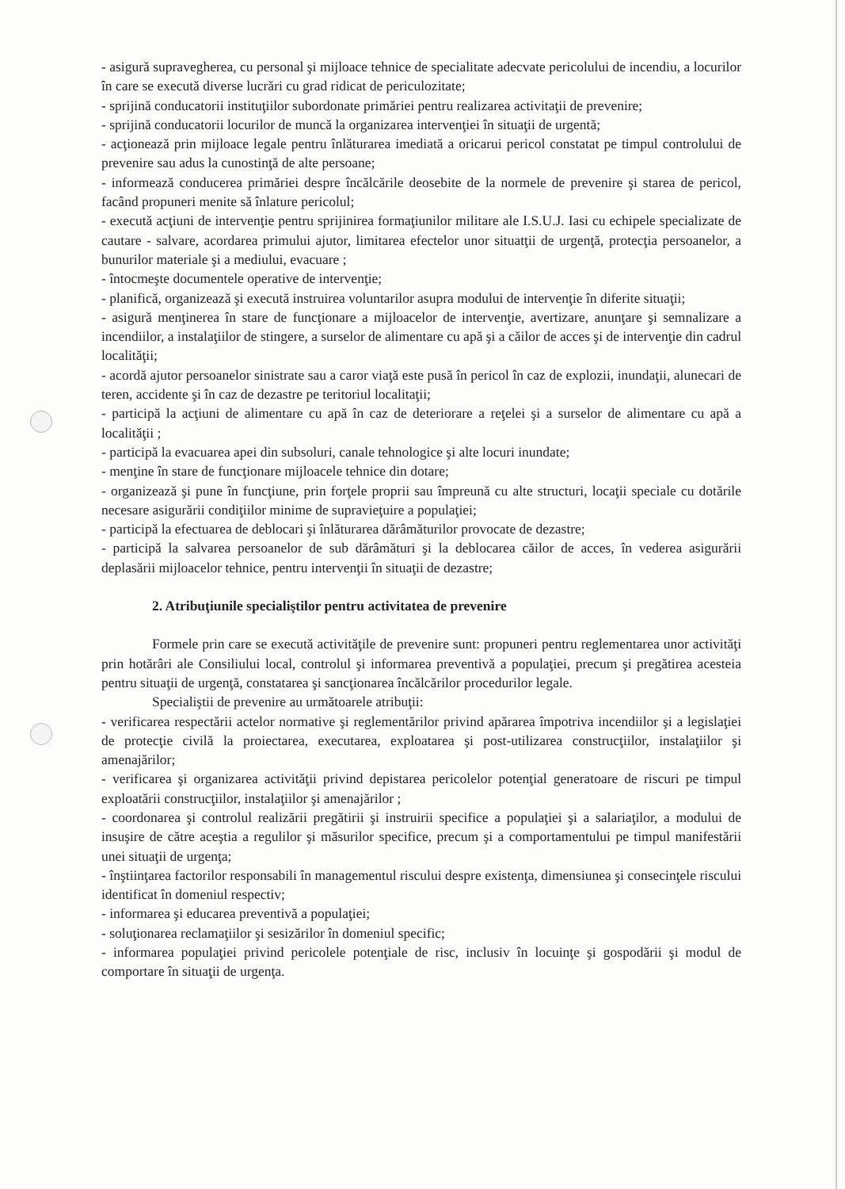- asigură supravegherea, cu personal şi mijloace tehnice de specialitate adecvate pericolului de incendiu, a locurilor în care se execută diverse lucrări cu grad ridicat de periculozitate;
- sprijină conducatorii instituţiilor subordonate primăriei pentru realizarea activitaţii de prevenire;
- sprijină conducatorii locurilor de muncă la organizarea intervenţiei în situaţii de urgentă;
- acţionează prin mijloace legale pentru înlăturarea imediată a oricarui pericol constatat pe timpul controlului de prevenire sau adus la cunostinţă de alte persoane;
- informează conducerea primăriei despre încălcările deosebite de la normele de prevenire şi starea de pericol, facând propuneri menite să înlature pericolul;
- execută acţiuni de intervenţie pentru sprijinirea formaţiunilor militare ale I.S.U.J. Iasi cu echipele specializate de cautare - salvare, acordarea primului ajutor, limitarea efectelor unor situatţii de urgenţă, protecţia persoanelor, a bunurilor materiale şi a mediului, evacuare ;
- întocmeşte documentele operative de intervenţie;
- planifică, organizează şi execută instruirea voluntarilor asupra modului de intervenţie în diferite situaţii;
- asigură menţinerea în stare de funcţionare a mijloacelor de intervenţie, avertizare, anunţare şi semnalizare a incendiilor, a instalaţiilor de stingere, a surselor de alimentare cu apă şi a căilor de acces şi de intervenţie din cadrul localităţii;
- acordă ajutor persoanelor sinistrate sau a caror viaţă este pusă în pericol în caz de explozii, inundaţii, alunecari de teren, accidente şi în caz de dezastre pe teritoriul localitaţii;
- participă la acţiuni de alimentare cu apă în caz de deteriorare a reţelei şi a surselor de alimentare cu apă a localităţii ;
- participă la evacuarea apei din subsoluri, canale tehnologice şi alte locuri inundate;
- menţine în stare de funcţionare mijloacele tehnice din dotare;
- organizează şi pune în funcţiune, prin forţele proprii sau împreună cu alte structuri, locaţii speciale cu dotările necesare asigurării condiţiilor minime de supravieţuire a populaţiei;
- participă la efectuarea de deblocari şi înlăturarea dărâmăturilor provocate de dezastre;
- participă la salvarea persoanelor de sub dărâmături şi la deblocarea căilor de acces, în vederea asigurării deplasării mijloacelor tehnice, pentru intervenţii în situaţii de dezastre;
2. Atribuţiunile specialiştilor pentru activitatea de prevenire
Formele prin care se execută activităţile de prevenire sunt: propuneri pentru reglementarea unor activităţi prin hotărâri ale Consiliului local, controlul şi informarea preventivă a populaţiei, precum şi pregătirea acesteia pentru situaţii de urgenţă, constatarea şi sancţionarea încălcărilor procedurilor legale.
Specialiştii de prevenire au următoarele atribuţii:
- verificarea respectării actelor normative şi reglementărilor privind apărarea împotriva incendiilor şi a legislaţiei de protecţie civilă la proiectarea, executarea, exploatarea şi post-utilizarea construcţiilor, instalaţiilor şi amenajărilor;
- verificarea şi organizarea activităţii privind depistarea pericolelor potenţial generatoare de riscuri pe timpul exploatării construcţiilor, instalaţiilor şi amenajărilor ;
- coordonarea şi controlul realizării pregătirii şi instruirii specifice a populaţiei şi a salariaţilor, a modului de insuşire de către aceştia a regulilor şi măsurilor specifice, precum şi a comportamentului pe timpul manifestării unei situaţii de urgenţa;
- înştiinţarea factorilor responsabili în managementul riscului despre existenţa, dimensiunea şi consecinţele riscului identificat în domeniul respectiv;
- informarea şi educarea preventivă a populaţiei;
- soluţionarea reclamaţiilor şi sesizărilor în domeniul specific;
- informarea populaţiei privind pericolele potenţiale de risc, inclusiv în locuinţe şi gospodării şi modul de comportare în situaţii de urgenţa.